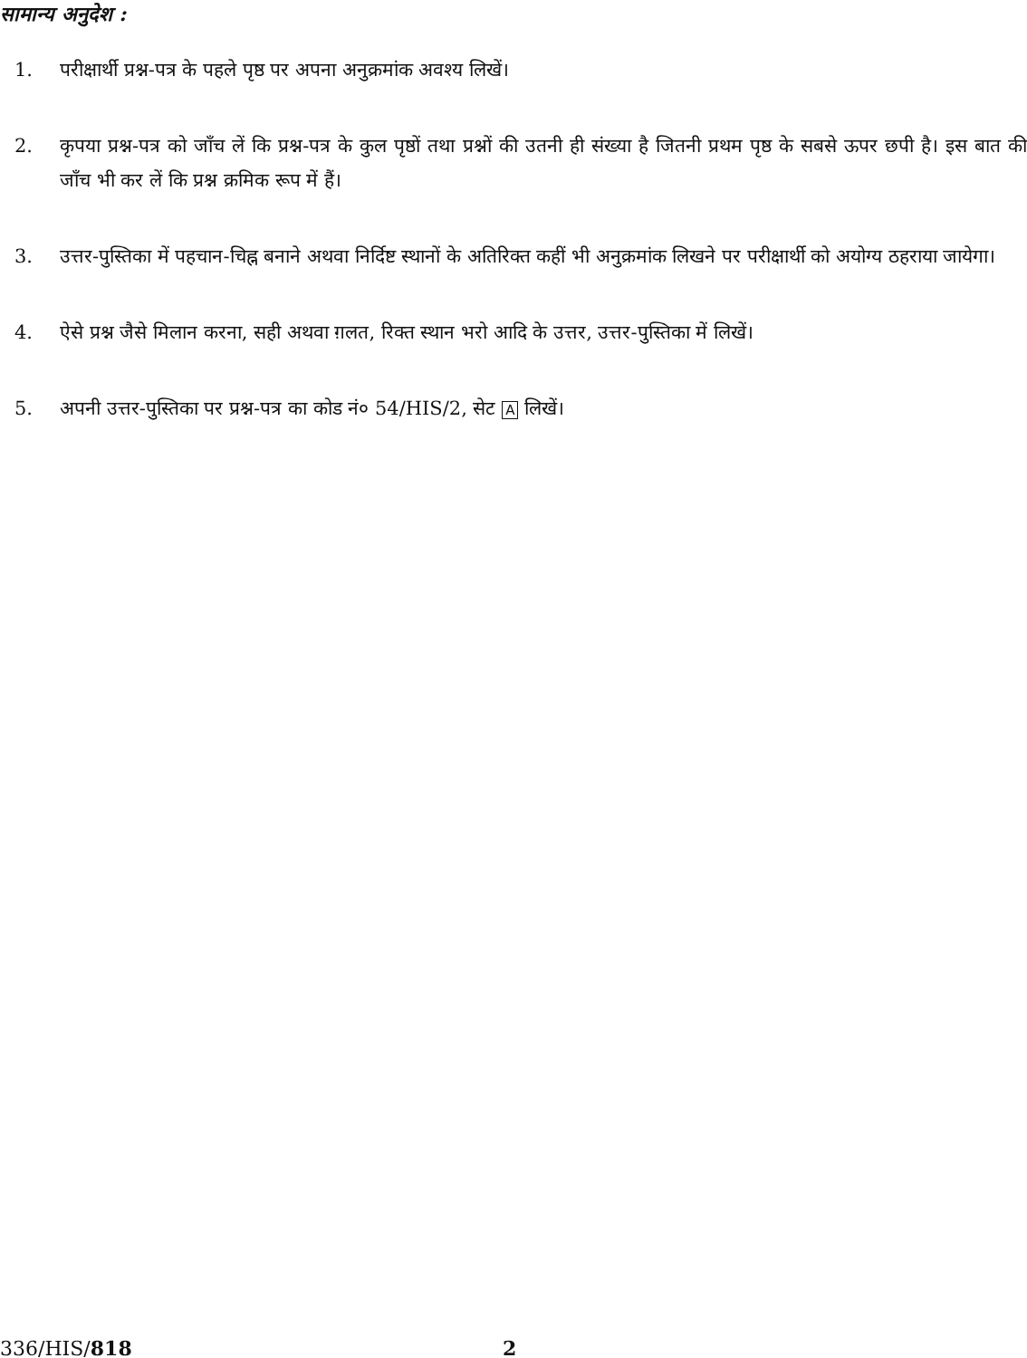सामान्य अनुदेश :
1. परीक्षार्थी प्रश्न-पत्र के पहले पृष्ठ पर अपना अनुक्रमांक अवश्य लिखें।
2. कृपया प्रश्न-पत्र को जाँच लें कि प्रश्न-पत्र के कुल पृष्ठों तथा प्रश्नों की उतनी ही संख्या है जितनी प्रथम पृष्ठ के सबसे ऊपर छपी है। इस बात की जाँच भी कर लें कि प्रश्न क्रमिक रूप में हैं।
3. उत्तर-पुस्तिका में पहचान-चिह्न बनाने अथवा निर्दिष्ट स्थानों के अतिरिक्त कहीं भी अनुक्रमांक लिखने पर परीक्षार्थी को अयोग्य ठहराया जायेगा।
4. ऐसे प्रश्न जैसे मिलान करना, सही अथवा ग़लत, रिक्त स्थान भरो आदि के उत्तर, उत्तर-पुस्तिका में लिखें।
5. अपनी उत्तर-पुस्तिका पर प्रश्न-पत्र का कोड नं० 54/HIS/2, सेट A लिखें।
336/HIS/818 2